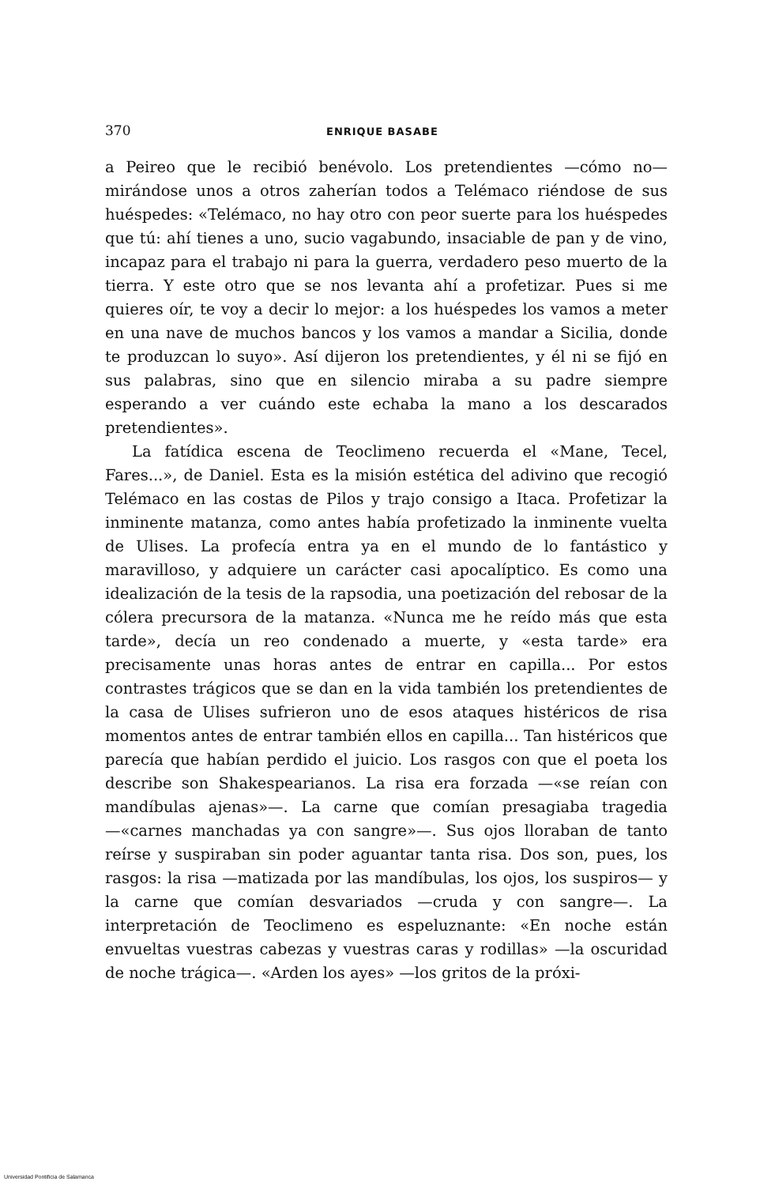370 ENRIQUE BASABE
a Peireo que le recibió benévolo. Los pretendientes —cómo no— mirándose unos a otros zaherían todos a Telémaco riéndose de sus huéspedes: «Telémaco, no hay otro con peor suerte para los huéspedes que tú: ahí tienes a uno, sucio vagabundo, insaciable de pan y de vino, incapaz para el trabajo ni para la guerra, verdadero peso muerto de la tierra. Y este otro que se nos levanta ahí a profetizar. Pues si me quieres oír, te voy a decir lo mejor: a los huéspedes los vamos a meter en una nave de muchos bancos y los vamos a mandar a Sicilia, donde te produzcan lo suyo». Así dijeron los pretendientes, y él ni se fijó en sus palabras, sino que en silencio miraba a su padre siempre esperando a ver cuándo este echaba la mano a los descarados pretendientes».
La fatídica escena de Teoclimeno recuerda el «Mane, Tecel, Fares...», de Daniel. Esta es la misión estética del adivino que recogió Telémaco en las costas de Pilos y trajo consigo a Itaca. Profetizar la inminente matanza, como antes había profetizado la inminente vuelta de Ulises. La profecía entra ya en el mundo de lo fantástico y maravilloso, y adquiere un carácter casi apocalíptico. Es como una idealización de la tesis de la rapsodia, una poetización del rebosar de la cólera precursora de la matanza. «Nunca me he reído más que esta tarde», decía un reo condenado a muerte, y «esta tarde» era precisamente unas horas antes de entrar en capilla... Por estos contrastes trágicos que se dan en la vida también los pretendientes de la casa de Ulises sufrieron uno de esos ataques histéricos de risa momentos antes de entrar también ellos en capilla... Tan histéricos que parecía que habían perdido el juicio. Los rasgos con que el poeta los describe son Shakespearianos. La risa era forzada —«se reían con mandíbulas ajenas»—. La carne que comían presagiaba tragedia —«carnes manchadas ya con sangre»—. Sus ojos lloraban de tanto reírse y suspiraban sin poder aguantar tanta risa. Dos son, pues, los rasgos: la risa —matizada por las mandíbulas, los ojos, los suspiros— y la carne que comían desvariados —cruda y con sangre—. La interpretación de Teoclimeno es espeluznante: «En noche están envueltas vuestras cabezas y vuestras caras y rodillas» —la oscuridad de noche trágica—. «Arden los ayes» —los gritos de la próxi-
Universidad Pontificia de Salamanca